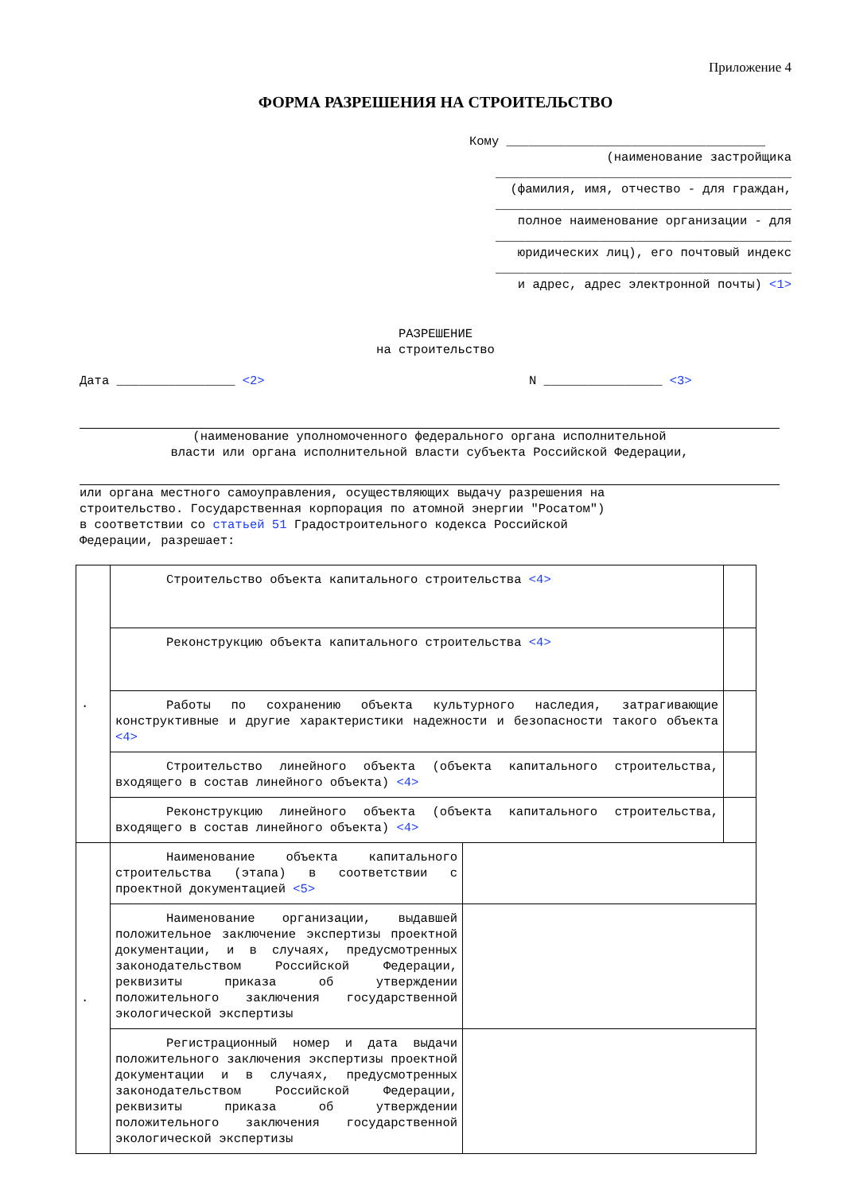Приложение 4
ФОРМА РАЗРЕШЕНИЯ НА СТРОИТЕЛЬСТВО
Кому ___________________________________
(наименование застройщика
________________________________________
(фамилия, имя, отчество - для граждан,
________________________________________
полное наименование организации - для
________________________________________
юридических лиц), его почтовый индекс
________________________________________
и адрес, адрес электронной почты) <1>
РАЗРЕШЕНИЕ
на строительство
Дата ________________ <2> N ________________ <3>
(наименование уполномоченного федерального органа исполнительной
власти или органа исполнительной власти субъекта Российской Федерации,
или органа местного самоуправления, осуществляющих выдачу разрешения на
строительство. Государственная корпорация по атомной энергии "Росатом")
в соответствии со статьей 51 Градостроительного кодекса Российской
Федерации, разрешает:
| . | Строительство объекта капитального строительства <4> | | |
| | Реконструкцию объекта капитального строительства <4> | | |
| | Работы по сохранению объекта культурного наследия, затрагивающие конструктивные и другие характеристики надежности и безопасности такого объекта <4> | | |
| | Строительство линейного объекта (объекта капитального строительства, входящего в состав линейного объекта) <4> | | |
| | Реконструкцию линейного объекта (объекта капитального строительства, входящего в состав линейного объекта) <4> | | |
| . | Наименование объекта капитального строительства (этапа) в соответствии с проектной документацией <5> | | |
| | Наименование организации, выдавшей положительное заключение экспертизы проектной документации, и в случаях, предусмотренных законодательством Российской Федерации, реквизиты приказа об утверждении положительного заключения государственной экологической экспертизы | | |
| | Регистрационный номер и дата выдачи положительного заключения экспертизы проектной документации и в случаях, предусмотренных законодательством Российской Федерации, реквизиты приказа об утверждении положительного заключения государственной экологической экспертизы | | |